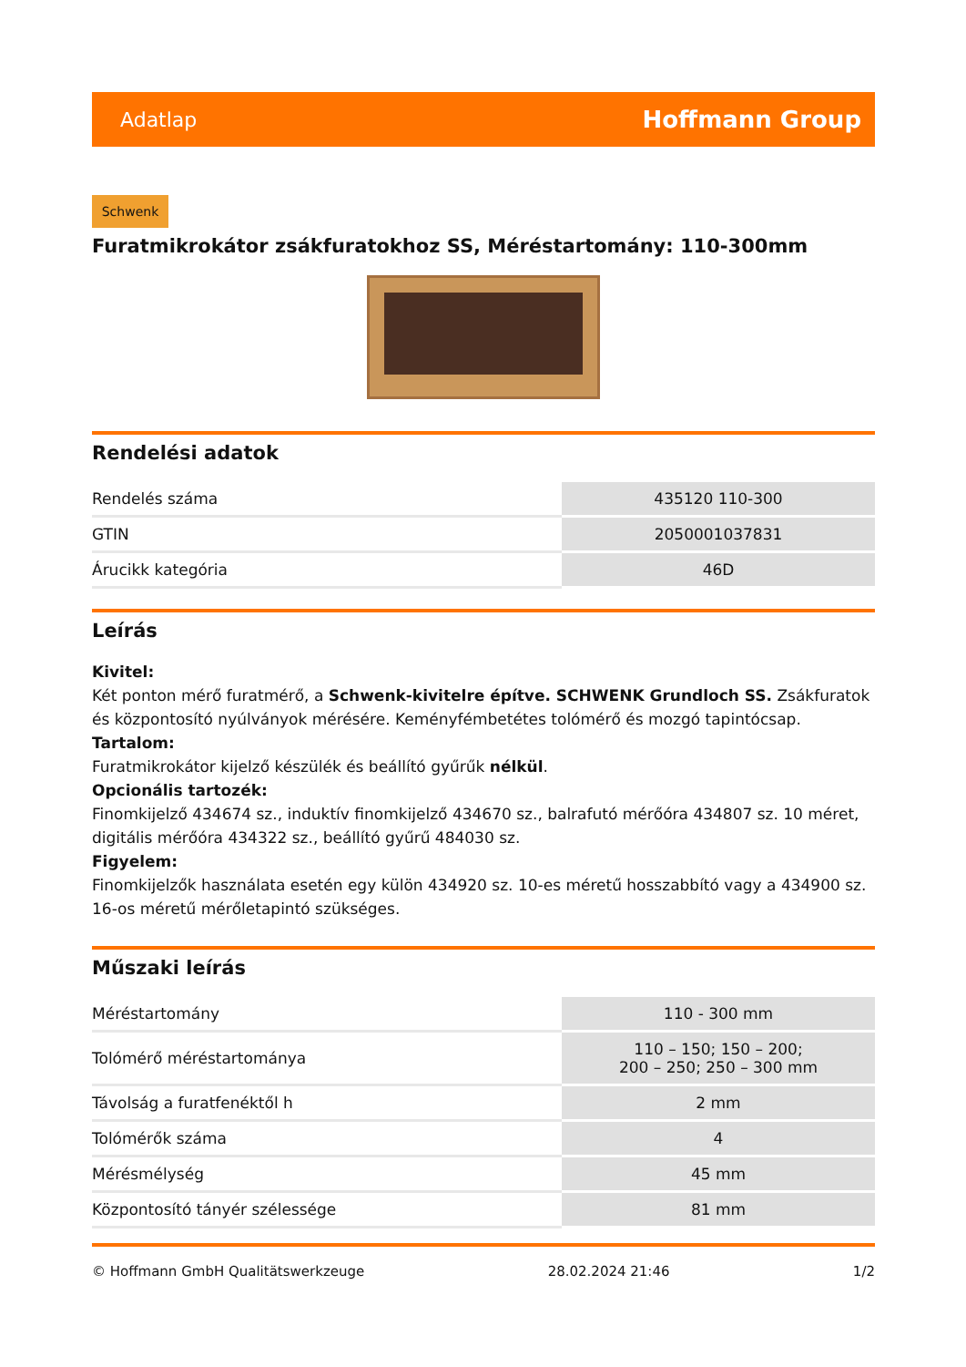Adatlap Hoffmann Group
Schwenk
Furatmikrokátor zsákfuratokhoz SS, Méréstartomány: 110-300mm
Rendelési adatok
| Rendelés száma | 435120 110-300 |
| GTIN | 2050001037831 |
| Árucikk kategória | 46D |
Leírás
Kivitel:
Két ponton mérő furatmérő, a Schwenk-kivitelre építve. SCHWENK Grundloch SS. Zsákfuratok és központosító nyúlványok mérésére. Keményfémbetétes tolómérő és mozgó tapintócsap.
Tartalom:
Furatmikrokátor kijelző készülék és beállító gyűrűk nélkül.
Opcionális tartozék:
Finomkijelző 434674 sz., induktív finomkijelző 434670 sz., balrafutó mérőóra 434807 sz. 10 méret, digitális mérőóra 434322 sz., beállító gyűrű 484030 sz.
Figyelem:
Finomkijelzők használata esetén egy külön 434920 sz. 10-es méretű hosszabbító vagy a 434900 sz. 16-os méretű mérőletapintó szükséges.
Műszaki leírás
| Méréstartomány | 110 - 300 mm |
| Tolómérő méréstartománya | 110 – 150; 150 – 200; 200 – 250; 250 – 300 mm |
| Távolság a furatfenéktől h | 2 mm |
| Tolómérők száma | 4 |
| Mérésmélység | 45 mm |
| Központosító tányér szélessége | 81 mm |
© Hoffmann GmbH Qualitätswerkzeuge 28.02.2024 21:46 1/2